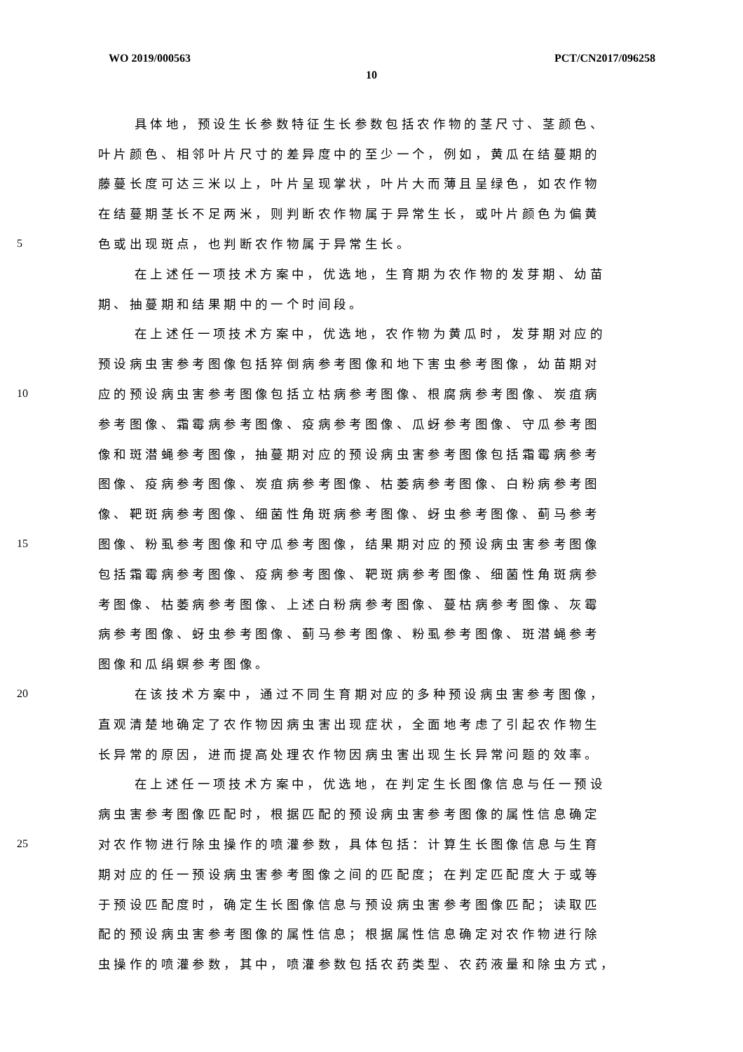WO 2019/000563 PCT/CN2017/096258
10
具体地，预设生长参数特征生长参数包括农作物的茎尺寸、茎颜色、
叶片颜色、相邻叶片尺寸的差异度中的至少一个，例如，黄瓜在结蔓期的
藤蔓长度可达三米以上，叶片呈现掌状，叶片大而薄且呈绿色，如农作物
在结蔓期茎长不足两米，则判断农作物属于异常生长，或叶片颜色为偏黄
5 色或出现斑点，也判断农作物属于异常生长。
在上述任一项技术方案中，优选地，生育期为农作物的发芽期、幼苗
期、抽蔓期和结果期中的一个时间段。
在上述任一项技术方案中，优选地，农作物为黄瓜时，发芽期对应的
预设病虫害参考图像包括猝倒病参考图像和地下害虫参考图像，幼苗期对
10 应的预设病虫害参考图像包括立枯病参考图像、根腐病参考图像、炭疽病
参考图像、霜霉病参考图像、疫病参考图像、瓜蚜参考图像、守瓜参考图
像和斑潜蝇参考图像，抽蔓期对应的预设病虫害参考图像包括霜霉病参考
图像、疫病参考图像、炭疽病参考图像、枯萎病参考图像、白粉病参考图
像、靶斑病参考图像、细菌性角斑病参考图像、蚜虫参考图像、蓟马参考
15 图像、粉虱参考图像和守瓜参考图像，结果期对应的预设病虫害参考图像
包括霜霉病参考图像、疫病参考图像、靶斑病参考图像、细菌性角斑病参
考图像、枯萎病参考图像、上述白粉病参考图像、蔓枯病参考图像、灰霉
病参考图像、蚜虫参考图像、蓟马参考图像、粉虱参考图像、斑潜蝇参考
图像和瓜绢螟参考图像。
20 在该技术方案中，通过不同生育期对应的多种预设病虫害参考图像，
直观清楚地确定了农作物因病虫害出现症状，全面地考虑了引起农作物生
长异常的原因，进而提高处理农作物因病虫害出现生长异常问题的效率。
在上述任一项技术方案中，优选地，在判定生长图像信息与任一预设
病虫害参考图像匹配时，根据匹配的预设病虫害参考图像的属性信息确定
25 对农作物进行除虫操作的喷灌参数，具体包括：计算生长图像信息与生育
期对应的任一预设病虫害参考图像之间的匹配度；在判定匹配度大于或等
于预设匹配度时，确定生长图像信息与预设病虫害参考图像匹配；读取匹
配的预设病虫害参考图像的属性信息；根据属性信息确定对农作物进行除
虫操作的喷灌参数，其中，喷灌参数包括农药类型、农药液量和除虫方式，